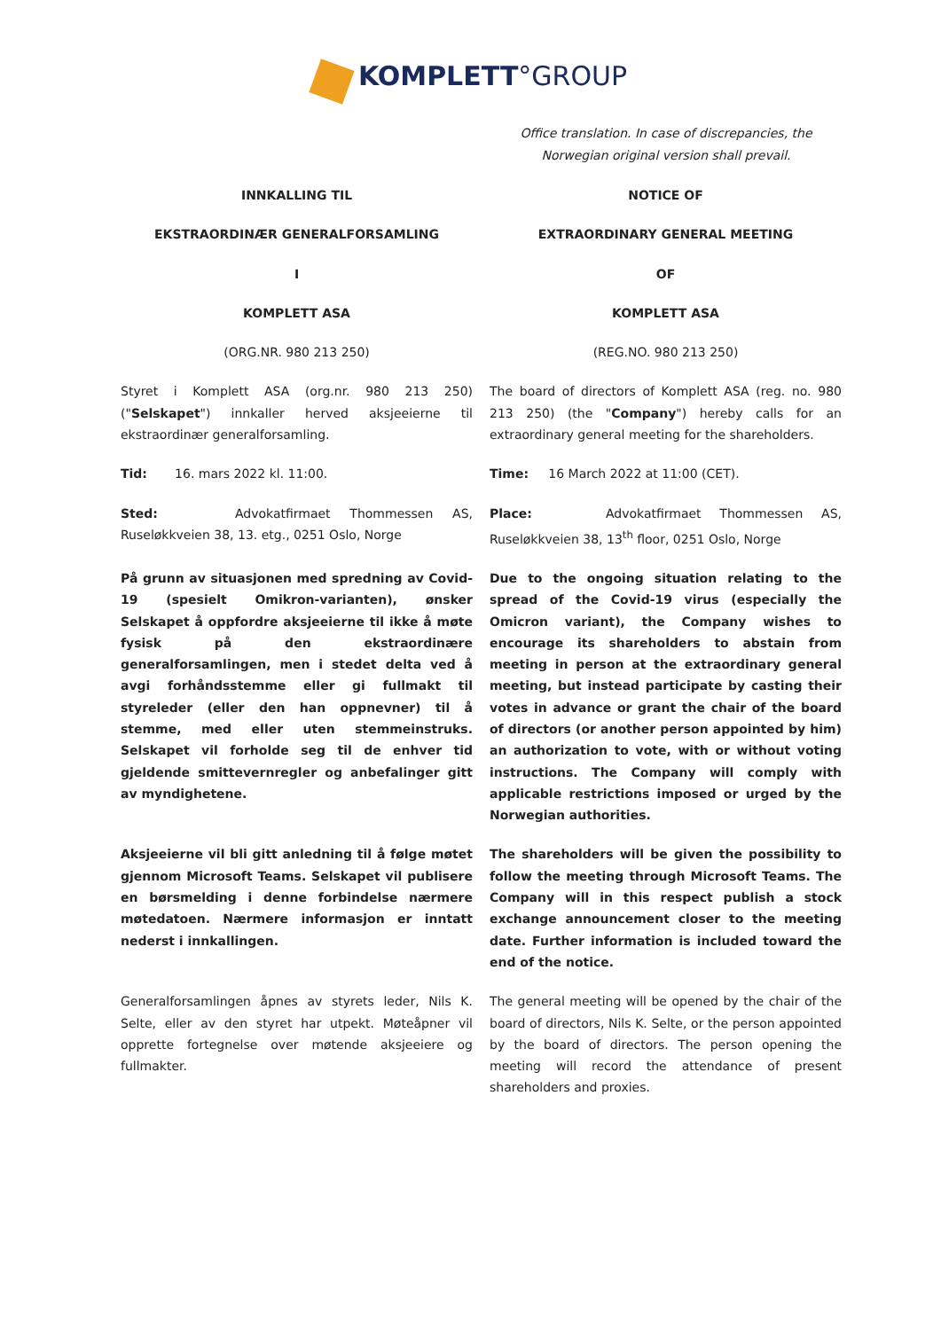KOMPLETT°GROUP
Office translation. In case of discrepancies, the Norwegian original version shall prevail.
INNKALLING TIL NOTICE OF
EKSTRAORDINÆR GENERALFORSAMLING EXTRAORDINARY GENERAL MEETING
I OF
KOMPLETT ASA KOMPLETT ASA
(ORG.NR. 980 213 250) (REG.NO. 980 213 250)
Styret i Komplett ASA (org.nr. 980 213 250) ("Selskapet") innkaller herved aksjeeierne til ekstraordinær generalforsamling.
The board of directors of Komplett ASA (reg. no. 980 213 250) (the "Company") hereby calls for an extraordinary general meeting for the shareholders.
Tid: 16. mars 2022 kl. 11:00. Time: 16 March 2022 at 11:00 (CET).
Sted: Advokatfirmaet Thommessen AS, Ruseløkkveien 38, 13. etg., 0251 Oslo, Norge
Place: Advokatfirmaet Thommessen AS, Ruseløkkveien 38, 13<sup>th</sup> floor, 0251 Oslo, Norge
På grunn av situasjonen med spredning av Covid-19 (spesielt Omikron-varianten), ønsker Selskapet å oppfordre aksjeeierne til ikke å møte fysisk på den ekstraordinære generalforsamlingen, men i stedet delta ved å avgi forhåndsstemme eller gi fullmakt til styreleder (eller den han oppnevner) til å stemme, med eller uten stemmeinstruks. Selskapet vil forholde seg til de enhver tid gjeldende smittevernregler og anbefalinger gitt av myndighetene.
Due to the ongoing situation relating to the spread of the Covid-19 virus (especially the Omicron variant), the Company wishes to encourage its shareholders to abstain from meeting in person at the extraordinary general meeting, but instead participate by casting their votes in advance or grant the chair of the board of directors (or another person appointed by him) an authorization to vote, with or without voting instructions. The Company will comply with applicable restrictions imposed or urged by the Norwegian authorities.
Aksjeeierne vil bli gitt anledning til å følge møtet gjennom Microsoft Teams. Selskapet vil publisere en børsmelding i denne forbindelse nærmere møtedatoen. Nærmere informasjon er inntatt nederst i innkallingen.
The shareholders will be given the possibility to follow the meeting through Microsoft Teams. The Company will in this respect publish a stock exchange announcement closer to the meeting date. Further information is included toward the end of the notice.
Generalforsamlingen åpnes av styrets leder, Nils K. Selte, eller av den styret har utpekt. Møteåpner vil opprette fortegnelse over møtende aksjeeiere og fullmakter.
The general meeting will be opened by the chair of the board of directors, Nils K. Selte, or the person appointed by the board of directors. The person opening the meeting will record the attendance of present shareholders and proxies.